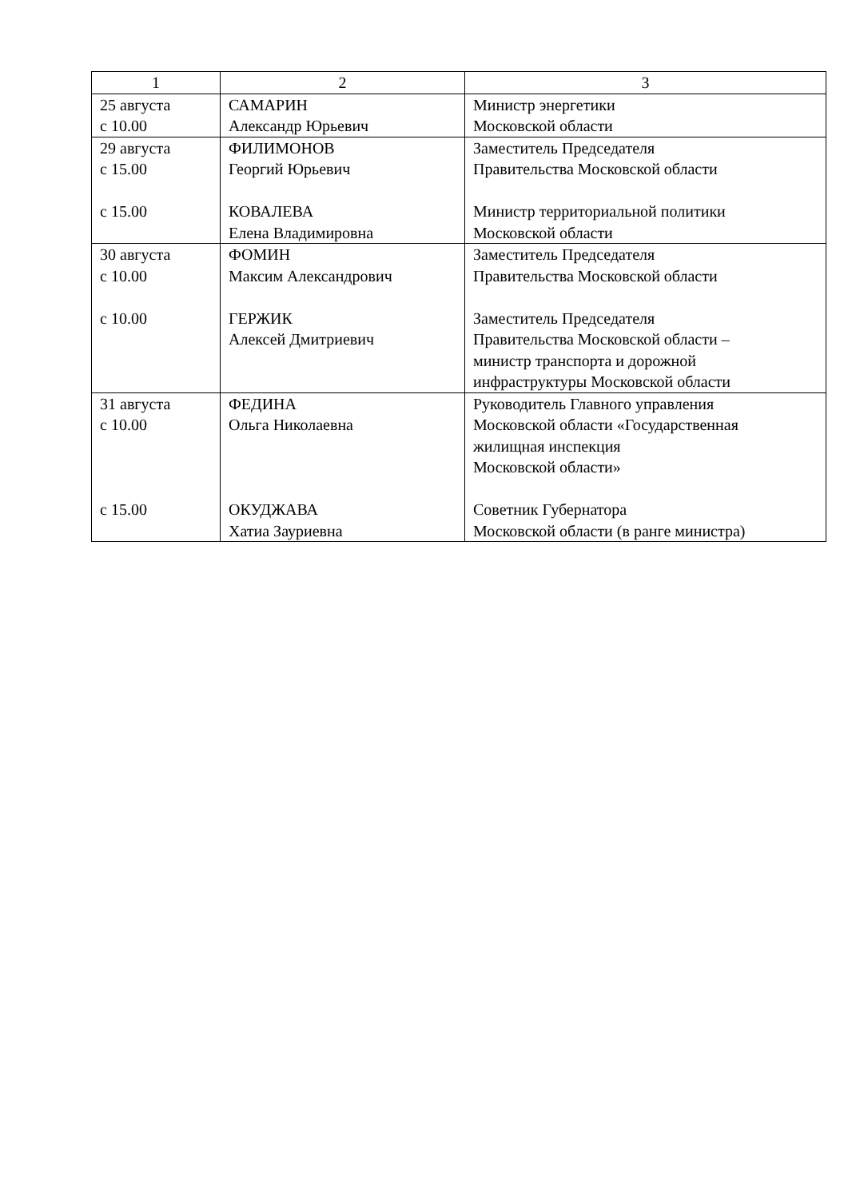| 1 | 2 | 3 |
| --- | --- | --- |
| 25 августа с 10.00 | САМАРИН Александр Юрьевич | Министр энергетики Московской области |
| 29 августа с 15.00 с 15.00 | ФИЛИМОНОВ Георгий Юрьевич КОВАЛЕВА Елена Владимировна | Заместитель Председателя Правительства Московской области Министр территориальной политики Московской области |
| 30 августа с 10.00 с 10.00 | ФОМИН Максим Александрович ГЕРЖИК Алексей Дмитриевич | Заместитель Председателя Правительства Московской области Заместитель Председателя Правительства Московской области – министр транспорта и дорожной инфраструктуры Московской области |
| 31 августа с 10.00 с 15.00 | ФЕДИНА Ольга Николаевна ОКУДЖАВА Хатиа Зауриевна | Руководитель Главного управления Московской области «Государственная жилищная инспекция Московской области» Советник Губернатора Московской области (в ранге министра) |